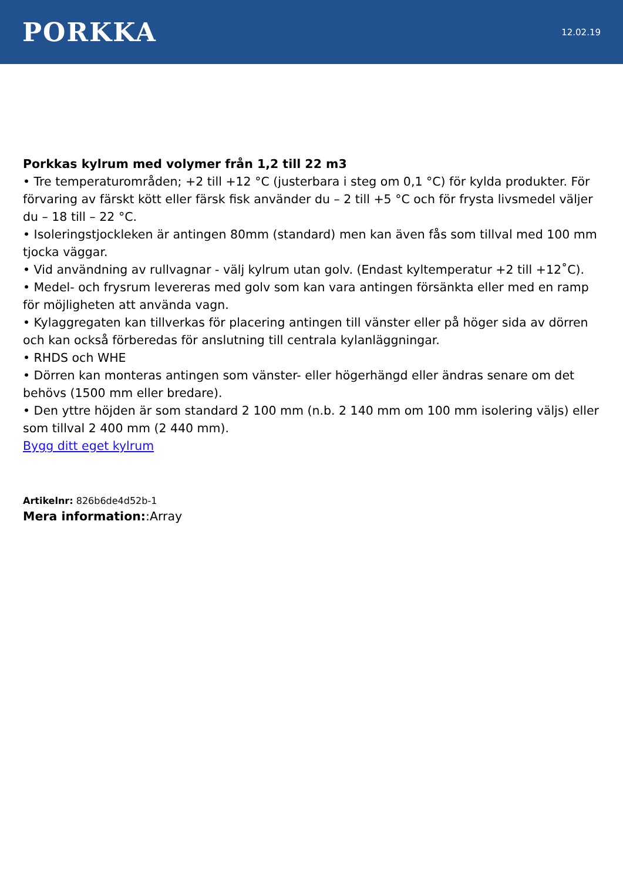PORKKA
12.02.19
Porkkas kylrum med volymer från 1,2 till 22 m3
• Tre temperaturområden; +2 till +12 °C (justerbara i steg om 0,1 °C) för kylda produkter. För förvaring av färskt kött eller färsk fisk använder du – 2 till +5 °C och för frysta livsmedel väljer du – 18 till – 22 °C.
• Isoleringstjockleken är antingen 80mm (standard) men kan även fås som tillval med 100 mm tjocka väggar.
• Vid användning av rullvagnar - välj kylrum utan golv. (Endast kyltemperatur +2 till +12˚C).
• Medel- och frysrum levereras med golv som kan vara antingen försänkta eller med en ramp för möjligheten att använda vagn.
• Kylaggregaten kan tillverkas för placering antingen till vänster eller på höger sida av dörren och kan också förberedas för anslutning till centrala kylanläggningar.
• RHDS och WHE
• Dörren kan monteras antingen som vänster- eller högerhängd eller ändras senare om det behövs (1500 mm eller bredare).
• Den yttre höjden är som standard 2 100 mm (n.b. 2 140 mm om 100 mm isolering väljs) eller som tillval 2 400 mm (2 440 mm).
Bygg ditt eget kylrum
Artikelnr: 826b6de4d52b-1
Mera information::Array